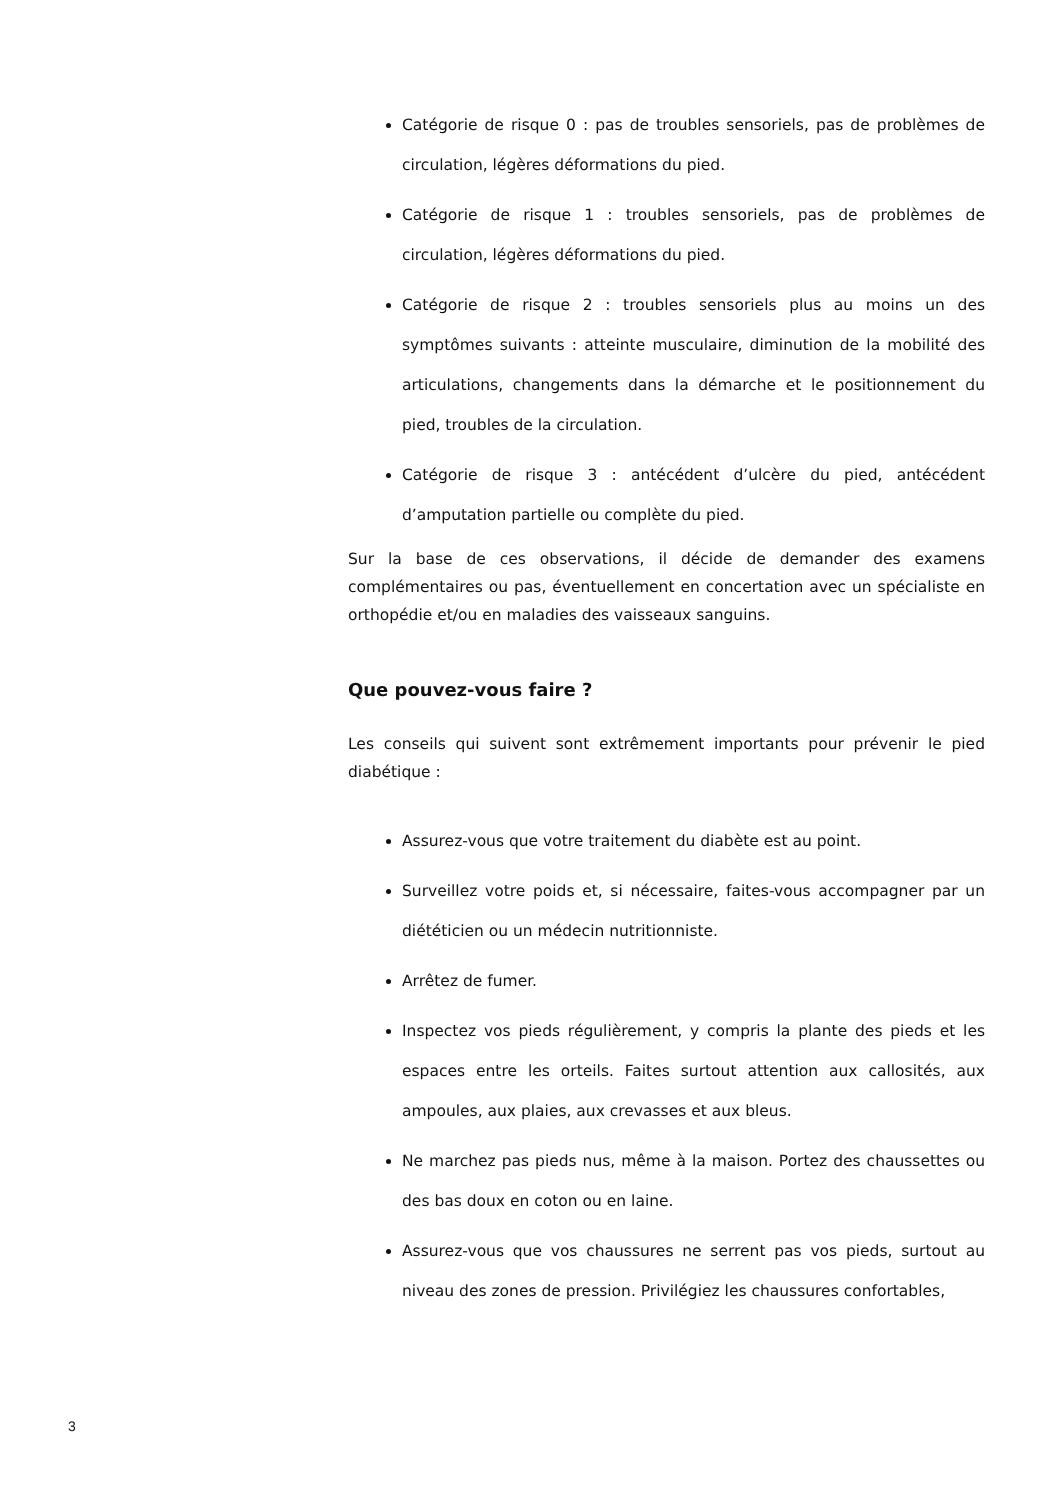Catégorie de risque 0 : pas de troubles sensoriels, pas de problèmes de circulation, légères déformations du pied.
Catégorie de risque 1 : troubles sensoriels, pas de problèmes de circulation, légères déformations du pied.
Catégorie de risque 2 : troubles sensoriels plus au moins un des symptômes suivants : atteinte musculaire, diminution de la mobilité des articulations, changements dans la démarche et le positionnement du pied, troubles de la circulation.
Catégorie de risque 3 : antécédent d’ulcère du pied, antécédent d’amputation partielle ou complète du pied.
Sur la base de ces observations, il décide de demander des examens complémentaires ou pas, éventuellement en concertation avec un spécialiste en orthopédie et/ou en maladies des vaisseaux sanguins.
Que pouvez-vous faire ?
Les conseils qui suivent sont extrêmement importants pour prévenir le pied diabétique :
Assurez-vous que votre traitement du diabète est au point.
Surveillez votre poids et, si nécessaire, faites-vous accompagner par un diététicien ou un médecin nutritionniste.
Arrêtez de fumer.
Inspectez vos pieds régulièrement, y compris la plante des pieds et les espaces entre les orteils. Faites surtout attention aux callosités, aux ampoules, aux plaies, aux crevasses et aux bleus.
Ne marchez pas pieds nus, même à la maison. Portez des chaussettes ou des bas doux en coton ou en laine.
Assurez-vous que vos chaussures ne serrent pas vos pieds, surtout au niveau des zones de pression. Privilégiez les chaussures confortables,
3